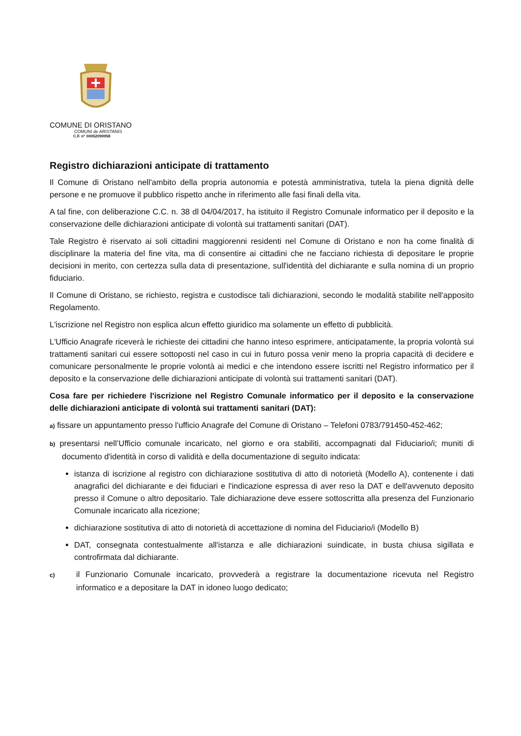COMUNE DI ORISTANO
COMUNI de ARISTANIS
C.F. n° 00052090958
Registro dichiarazioni anticipate di trattamento
Il Comune di Oristano nell'ambito della propria autonomia e potestà amministrativa, tutela la piena dignità delle persone e ne promuove il pubblico rispetto anche in riferimento alle fasi finali della vita.
A tal fine, con deliberazione C.C. n. 38 dl 04/04/2017, ha istituito il Registro Comunale informatico per il deposito e la conservazione delle dichiarazioni anticipate di volontà sui trattamenti sanitari (DAT).
Tale Registro è riservato ai soli cittadini maggiorenni residenti nel Comune di Oristano e non ha come finalità di disciplinare la materia del fine vita, ma di consentire ai cittadini che ne facciano richiesta di depositare le proprie decisioni in merito, con certezza sulla data di presentazione, sull'identità del dichiarante e sulla nomina di un proprio fiduciario.
Il Comune di Oristano, se richiesto, registra e custodisce tali dichiarazioni, secondo le modalità stabilite nell'apposito Regolamento.
L'iscrizione nel Registro non esplica alcun effetto giuridico ma solamente un effetto di pubblicità.
L'Ufficio Anagrafe riceverà le richieste dei cittadini che hanno inteso esprimere, anticipatamente, la propria volontà sui trattamenti sanitari cui essere sottoposti nel caso in cui in futuro possa venir meno la propria capacità di decidere e comunicare personalmente le proprie volontà ai medici e che intendono essere iscritti nel Registro informatico per il deposito e la conservazione delle dichiarazioni anticipate di volontà sui trattamenti sanitari (DAT).
Cosa fare per richiedere l'iscrizione nel Registro Comunale informatico per il deposito e la conservazione delle dichiarazioni anticipate di volontà sui trattamenti sanitari (DAT):
a) fissare un appuntamento presso l'ufficio Anagrafe del Comune di Oristano – Telefoni 0783/791450-452-462;
b) presentarsi nell’Ufficio comunale incaricato, nel giorno e ora stabiliti, accompagnati dal Fiduciario/i; muniti di documento d'identità in corso di validità e della documentazione di seguito indicata:
istanza di iscrizione al registro con dichiarazione sostitutiva di atto di notorietà (Modello A), contenente i dati anagrafici del dichiarante e dei fiduciari e l'indicazione espressa di aver reso la DAT e dell'avvenuto deposito presso il Comune o altro depositario. Tale dichiarazione deve essere sottoscritta alla presenza del Funzionario Comunale incaricato alla ricezione;
dichiarazione sostitutiva di atto di notorietà di accettazione di nomina del Fiduciario/i (Modello B)
DAT, consegnata contestualmente all'istanza e alle dichiarazioni suindicate, in busta chiusa sigillata e controfirmata dal dichiarante.
c) il Funzionario Comunale incaricato, provvederà a registrare la documentazione ricevuta nel Registro informatico e a depositare la DAT in idoneo luogo dedicato;